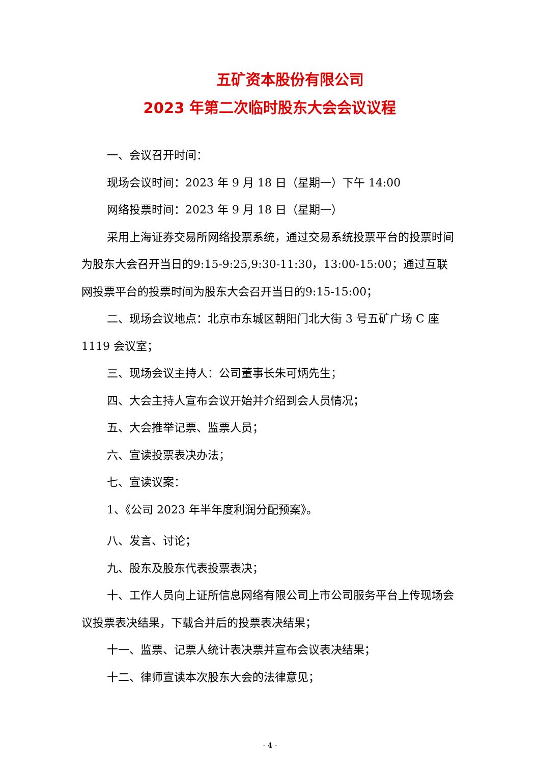五矿资本股份有限公司
2023 年第二次临时股东大会会议议程
一、会议召开时间：
现场会议时间：2023 年 9 月 18 日（星期一）下午 14:00
网络投票时间：2023 年 9 月 18 日（星期一）
采用上海证券交易所网络投票系统，通过交易系统投票平台的投票时间为股东大会召开当日的9:15-9:25,9:30-11:30，13:00-15:00；通过互联网投票平台的投票时间为股东大会召开当日的9:15-15:00；
二、现场会议地点：北京市东城区朝阳门北大街 3 号五矿广场 C 座 1119 会议室；
三、现场会议主持人：公司董事长朱可炳先生；
四、大会主持人宣布会议开始并介绍到会人员情况；
五、大会推举记票、监票人员；
六、宣读投票表决办法；
七、宣读议案：
1、《公司 2023 年半年度利润分配预案》。
八、发言、讨论；
九、股东及股东代表投票表决；
十、工作人员向上证所信息网络有限公司上市公司服务平台上传现场会议投票表决结果，下载合并后的投票表决结果；
十一、监票、记票人统计表决票并宣布会议表决结果；
十二、律师宣读本次股东大会的法律意见；
- 4 -